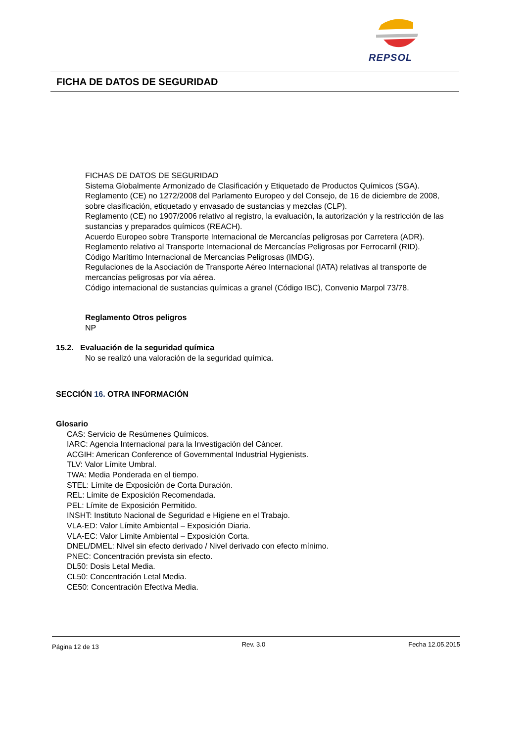REPSOL
FICHA DE DATOS DE SEGURIDAD
FICHAS DE DATOS DE SEGURIDAD
Sistema Globalmente Armonizado de Clasificación y Etiquetado de Productos Químicos (SGA).
Reglamento (CE) no 1272/2008 del Parlamento Europeo y del Consejo, de 16 de diciembre de 2008, sobre clasificación, etiquetado y envasado de sustancias y mezclas (CLP).
Reglamento (CE) no 1907/2006 relativo al registro, la evaluación, la autorización y la restricción de las sustancias y preparados químicos (REACH).
Acuerdo Europeo sobre Transporte Internacional de Mercancías peligrosas por Carretera (ADR).
Reglamento relativo al Transporte Internacional de Mercancías Peligrosas por Ferrocarril (RID).
Código Marítimo Internacional de Mercancías Peligrosas (IMDG).
Regulaciones de la Asociación de Transporte Aéreo Internacional (IATA) relativas al transporte de mercancías peligrosas por vía aérea.
Código internacional de sustancias químicas a granel (Código IBC), Convenio Marpol 73/78.
Reglamento Otros peligros
NP
15.2. Evaluación de la seguridad química
No se realizó una valoración de la seguridad química.
SECCIÓN 16. OTRA INFORMACIÓN
Glosario
CAS: Servicio de Resúmenes Químicos.
IARC: Agencia Internacional para la Investigación del Cáncer.
ACGIH: American Conference of Governmental Industrial Hygienists.
TLV: Valor Límite Umbral.
TWA: Media Ponderada en el tiempo.
STEL: Límite de Exposición de Corta Duración.
REL: Límite de Exposición Recomendada.
PEL: Límite de Exposición Permitido.
INSHT: Instituto Nacional de Seguridad e Higiene en el Trabajo.
VLA-ED: Valor Límite Ambiental – Exposición Diaria.
VLA-EC: Valor Límite Ambiental – Exposición Corta.
DNEL/DMEL: Nivel sin efecto derivado / Nivel derivado con efecto mínimo.
PNEC: Concentración prevista sin efecto.
DL50: Dosis Letal Media.
CL50: Concentración Letal Media.
CE50: Concentración Efectiva Media.
Página 12 de 13 Rev. 3.0 Fecha 12.05.2015